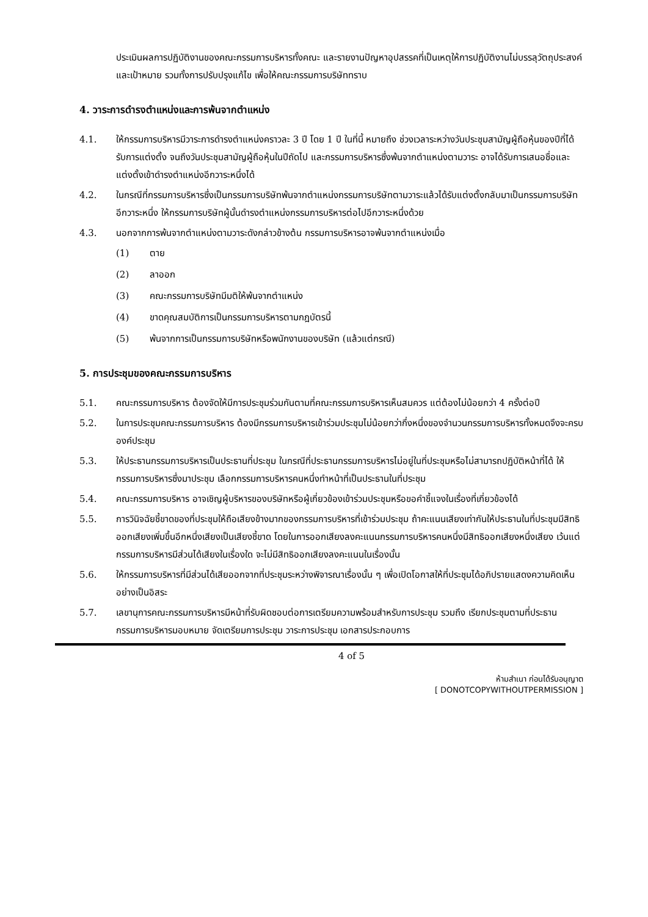ประเมินผลการปฏิบัติงานของคณะกรรมการบริหารทั้งคณะ และรายงานปัญหาอุปสรรคที่เป็นเหตุให้การปฏิบัติงานไม่บรรลุวัตถุประสงค์และเป้าหมาย รวมทั้งการปรับปรุงแก้ไข เพื่อให้คณะกรรมการบริษัททราบ
4. วาระการดำรงตำแหน่งและการพ้นจากตำแหน่ง
4.1. ให้กรรมการบริหารมีวาระการดำรงตำแหน่งคราวละ 3 ปี โดย 1 ปี ในที่นี้ หมายถึง ช่วงเวลาระหว่างวันประชุมสามัญผู้ถือหุ้นของปีที่ได้รับการแต่งตั้ง จนถึงวันประชุมสามัญผู้ถือหุ้นในปีถัดไป และกรรมการบริหารซึ่งพ้นจากตำแหน่งตามวาระ อาจได้รับการเสนอชื่อและแต่งตั้งเข้าดำรงตำแหน่งอีกวาระหนึ่งได้
4.2. ในกรณีที่กรรมการบริหารซึ่งเป็นกรรมการบริษัทพ้นจากตำแหน่งกรรมการบริษัทตามวาระแล้วได้รับแต่งตั้งกลับมาเป็นกรรมการบริษัทอีกวาระหนึ่ง ให้กรรมการบริษัทผู้นั้นดำรงตำแหน่งกรรมการบริหารต่อไปอีกวาระหนึ่งด้วย
4.3. นอกจากการพ้นจากตำแหน่งตามวาระดังกล่าวข้างต้น กรรมการบริหารอาจพ้นจากตำแหน่งเมื่อ
(1) ตาย
(2) ลาออก
(3) คณะกรรมการบริษัทมีมติให้พ้นจากตำแหน่ง
(4) ขาดคุณสมบัติการเป็นกรรมการบริหารตามกฎบัตรนี้
(5) พ้นจากการเป็นกรรมการบริษัทหรือพนักงานของบริษัท (แล้วแต่กรณี)
5. การประชุมของคณะกรรมการบริหาร
5.1. คณะกรรมการบริหาร ต้องจัดให้มีการประชุมร่วมกันตามที่คณะกรรมการบริหารเห็นสมควร แต่ต้องไม่น้อยกว่า 4 ครั้งต่อปี
5.2. ในการประชุมคณะกรรมการบริหาร ต้องมีกรรมการบริหารเข้าร่วมประชุมไม่น้อยกว่ากึ่งหนึ่งของจำนวนกรรมการบริหารทั้งหมดจึงจะครบองค์ประชุม
5.3. ให้ประธานกรรมการบริหารเป็นประธานที่ประชุม ในกรณีที่ประธานกรรมการบริหารไม่อยู่ในที่ประชุมหรือไม่สามารถปฏิบัติหน้าที่ได้ ให้กรรมการบริหารซึ่งมาประชุม เลือกกรรมการบริหารคนหนึ่งทำหน้าที่เป็นประธานในที่ประชุม
5.4. คณะกรรมการบริหาร อาจเชิญผู้บริหารของบริษัทหรือผู้เกี่ยวข้องเข้าร่วมประชุมหรือขอคำชี้แจงในเรื่องที่เกี่ยวข้องได้
5.5. การวินิจฉัยชี้ขาดของที่ประชุมให้ถือเสียงข้างมากของกรรมการบริหารที่เข้าร่วมประชุม ถ้าคะแนนเสียงเท่ากันให้ประธานในที่ประชุมมีสิทธิออกเสียงเพิ่มขึ้นอีกหนึ่งเสียงเป็นเสียงชี้ขาด โดยในการออกเสียงลงคะแนนกรรมการบริหารคนหนึ่งมีสิทธิออกเสียงหนึ่งเสียง เว้นแต่กรรมการบริหารมีส่วนได้เสียงในเรื่องใด จะไม่มีสิทธิออกเสียงลงคะแนนในเรื่องนั้น
5.6. ให้กรรมการบริหารที่มีส่วนได้เสียออกจากที่ประชุมระหว่างพิจารณาเรื่องนั้น ๆ เพื่อเปิดโอกาสให้ที่ประชุมได้อภิปรายแสดงความคิดเห็นอย่างเป็นอิสระ
5.7. เลขานุการคณะกรรมการบริหารมีหน้าที่รับผิดชอบต่อการเตรียมความพร้อมสำหรับการประชุม รวมถึง เรียกประชุมตามที่ประธานกรรมการบริหารมอบหมาย จัดเตรียมการประชุม วาระการประชุม เอกสารประกอบการ
4 of 5
ห้ามสำเนา ก่อนได้รับอนุญาต
[ DONOTCOPYWITHOUTPERMISSION ]